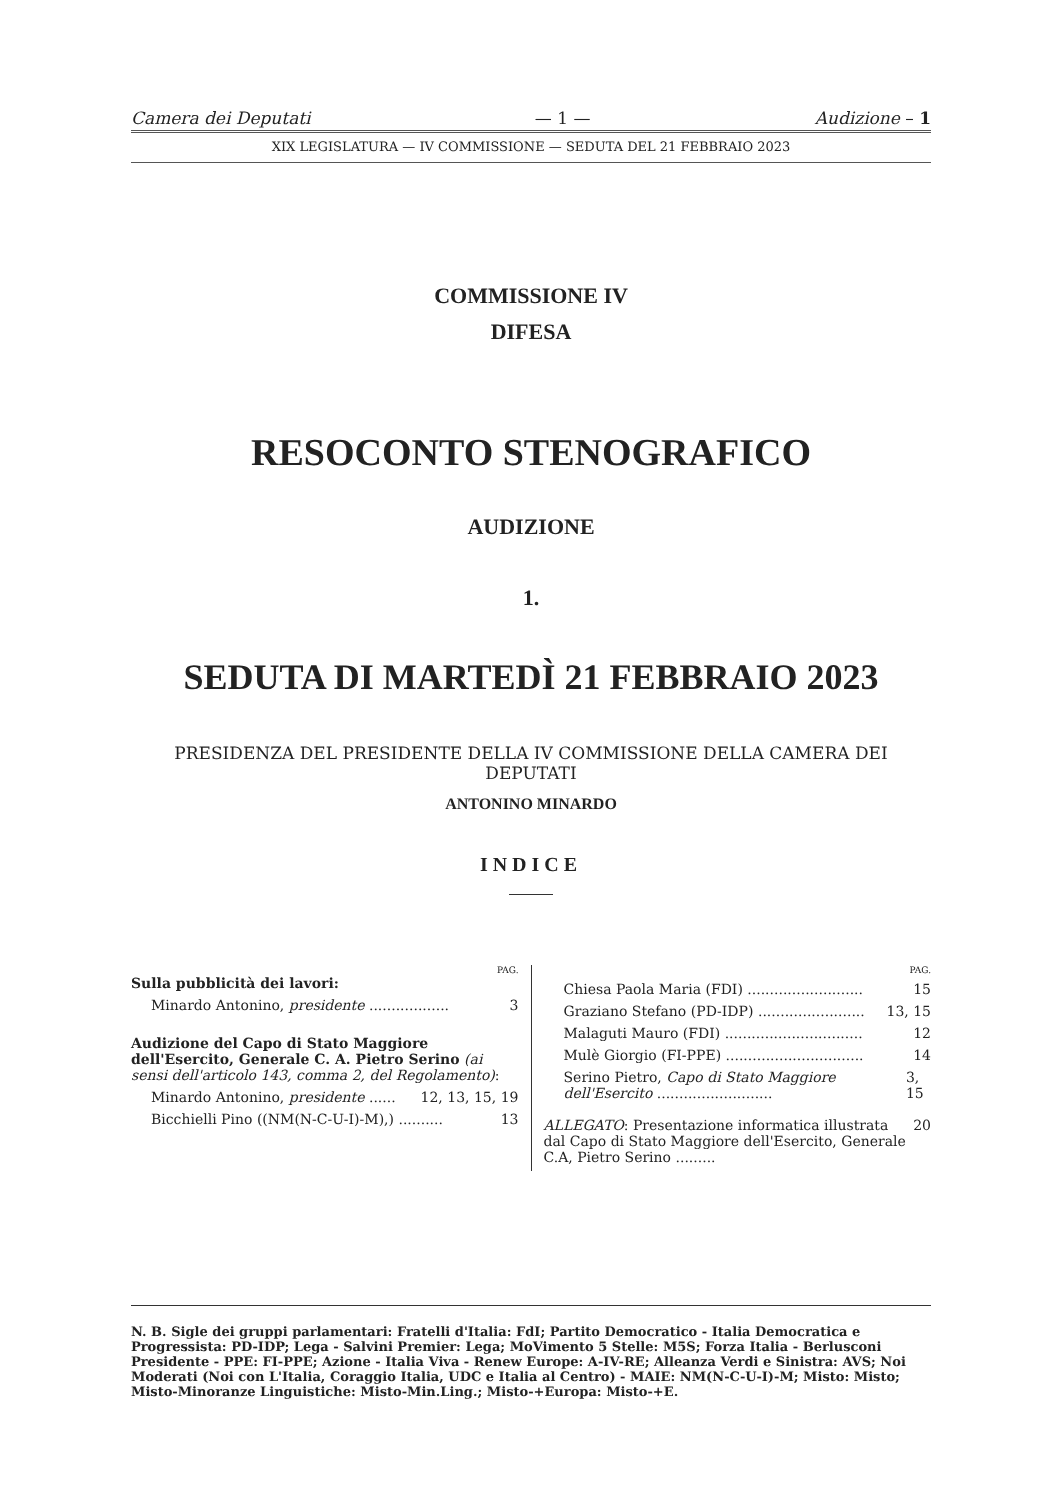Camera dei Deputati — 1 — Audizione – 1
XIX LEGISLATURA — IV COMMISSIONE — SEDUTA DEL 21 FEBBRAIO 2023
COMMISSIONE IV
DIFESA
RESOCONTO STENOGRAFICO
AUDIZIONE
1.
SEDUTA DI MARTEDÌ 21 FEBBRAIO 2023
PRESIDENZA DEL PRESIDENTE DELLA IV COMMISSIONE DELLA CAMERA DEI DEPUTATI
ANTONINO MINARDO
INDICE
PAG.
Sulla pubblicità dei lavori:
Minardo Antonino, presidente .................. 3
Audizione del Capo di Stato Maggiore dell'Esercito, Generale C. A. Pietro Serino (ai sensi dell'articolo 143, comma 2, del Regolamento):
Minardo Antonino, presidente ...... 12, 13, 15, 19
Bicchielli Pino ((NM(N-C-U-I)-M),) .......... 13
PAG.
Chiesa Paola Maria (FDI) .......................... 15
Graziano Stefano (PD-IDP) ........................ 13, 15
Malaguti Mauro (FDI) ............................... 12
Mulè Giorgio (FI-PPE) ............................... 14
Serino Pietro, Capo di Stato Maggiore dell'Esercito .......................... 3, 15
ALLEGATO: Presentazione informatica illustrata dal Capo di Stato Maggiore dell'Esercito, Generale C.A, Pietro Serino ......... 20
N. B. Sigle dei gruppi parlamentari: Fratelli d'Italia: FdI; Partito Democratico - Italia Democratica e Progressista: PD-IDP; Lega - Salvini Premier: Lega; MoVimento 5 Stelle: M5S; Forza Italia - Berlusconi Presidente - PPE: FI-PPE; Azione - Italia Viva - Renew Europe: A-IV-RE; Alleanza Verdi e Sinistra: AVS; Noi Moderati (Noi con L'Italia, Coraggio Italia, UDC e Italia al Centro) - MAIE: NM(N-C-U-I)-M; Misto: Misto; Misto-Minoranze Linguistiche: Misto-Min.Ling.; Misto-+Europa: Misto-+E.